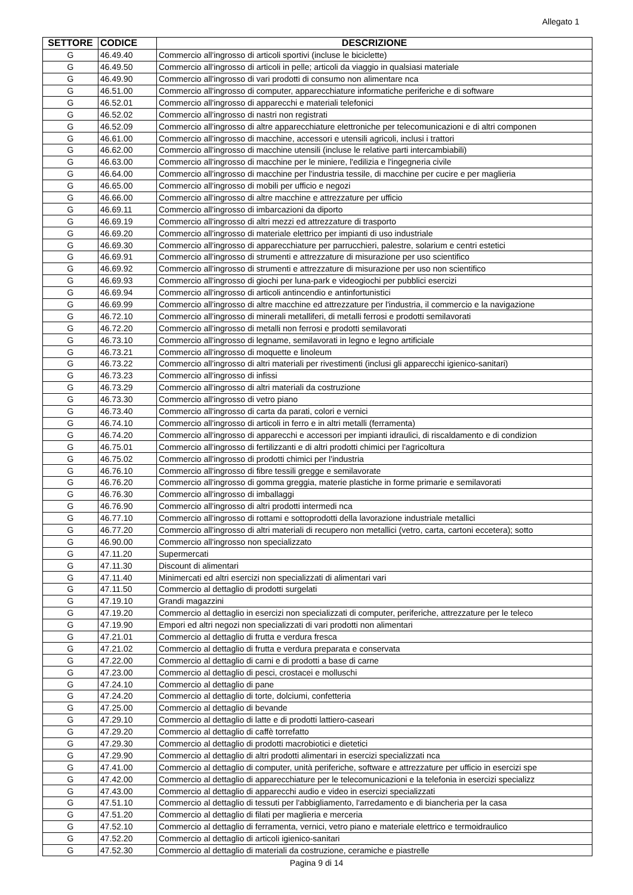Allegato 1
| SETTORE | CODICE | DESCRIZIONE |
| --- | --- | --- |
| G | 46.49.40 | Commercio all'ingrosso di articoli sportivi (incluse le biciclette) |
| G | 46.49.50 | Commercio all'ingrosso di articoli in pelle; articoli da viaggio in qualsiasi materiale |
| G | 46.49.90 | Commercio all'ingrosso di vari prodotti di consumo non alimentare nca |
| G | 46.51.00 | Commercio all'ingrosso di computer, apparecchiature informatiche periferiche e di software |
| G | 46.52.01 | Commercio all'ingrosso di apparecchi e materiali telefonici |
| G | 46.52.02 | Commercio all'ingrosso di nastri non registrati |
| G | 46.52.09 | Commercio all'ingrosso di altre apparecchiature elettroniche per telecomunicazioni e di altri componen |
| G | 46.61.00 | Commercio all'ingrosso di macchine, accessori e utensili agricoli, inclusi i trattori |
| G | 46.62.00 | Commercio all'ingrosso di macchine utensili (incluse le relative parti intercambiabili) |
| G | 46.63.00 | Commercio all'ingrosso di macchine per le miniere, l'edilizia e l'ingegneria civile |
| G | 46.64.00 | Commercio all'ingrosso di macchine per l'industria tessile, di macchine per cucire e per maglieria |
| G | 46.65.00 | Commercio all'ingrosso di mobili per ufficio e negozi |
| G | 46.66.00 | Commercio all'ingrosso di altre macchine e attrezzature per ufficio |
| G | 46.69.11 | Commercio all'ingrosso di imbarcazioni da diporto |
| G | 46.69.19 | Commercio all'ingrosso di altri mezzi ed attrezzature di trasporto |
| G | 46.69.20 | Commercio all'ingrosso di materiale elettrico per impianti di uso industriale |
| G | 46.69.30 | Commercio all'ingrosso di apparecchiature per parrucchieri, palestre, solarium e centri estetici |
| G | 46.69.91 | Commercio all'ingrosso di strumenti e attrezzature di misurazione per uso scientifico |
| G | 46.69.92 | Commercio all'ingrosso di strumenti e attrezzature di misurazione per uso non scientifico |
| G | 46.69.93 | Commercio all'ingrosso di giochi per luna-park e videogiochi per pubblici esercizi |
| G | 46.69.94 | Commercio all'ingrosso di articoli antincendio e antinfortunistici |
| G | 46.69.99 | Commercio all'ingrosso di altre macchine ed attrezzature per l'industria, il commercio e la navigazione |
| G | 46.72.10 | Commercio all'ingrosso di minerali metalliferi, di metalli ferrosi e prodotti semilavorati |
| G | 46.72.20 | Commercio all'ingrosso di metalli non ferrosi e prodotti semilavorati |
| G | 46.73.10 | Commercio all'ingrosso di legname, semilavorati in legno e legno artificiale |
| G | 46.73.21 | Commercio all'ingrosso di moquette e linoleum |
| G | 46.73.22 | Commercio all'ingrosso di altri materiali per rivestimenti (inclusi gli apparecchi igienico-sanitari) |
| G | 46.73.23 | Commercio all'ingrosso di infissi |
| G | 46.73.29 | Commercio all'ingrosso di altri materiali da costruzione |
| G | 46.73.30 | Commercio all'ingrosso di vetro piano |
| G | 46.73.40 | Commercio all'ingrosso di carta da parati, colori e vernici |
| G | 46.74.10 | Commercio all'ingrosso di articoli in ferro e in altri metalli (ferramenta) |
| G | 46.74.20 | Commercio all'ingrosso di apparecchi e accessori per impianti idraulici, di riscaldamento e di condizion |
| G | 46.75.01 | Commercio all'ingrosso di fertilizzanti e di altri prodotti chimici per l'agricoltura |
| G | 46.75.02 | Commercio all'ingrosso di prodotti chimici per l'industria |
| G | 46.76.10 | Commercio all'ingrosso di fibre tessili gregge e semilavorate |
| G | 46.76.20 | Commercio all'ingrosso di gomma greggia, materie plastiche in forme primarie e semilavorati |
| G | 46.76.30 | Commercio all'ingrosso di imballaggi |
| G | 46.76.90 | Commercio all'ingrosso di altri prodotti intermedi nca |
| G | 46.77.10 | Commercio all'ingrosso di rottami e sottoprodotti della lavorazione industriale metallici |
| G | 46.77.20 | Commercio all'ingrosso di altri materiali di recupero non metallici (vetro, carta, cartoni eccetera); sotto |
| G | 46.90.00 | Commercio all'ingrosso non specializzato |
| G | 47.11.20 | Supermercati |
| G | 47.11.30 | Discount di alimentari |
| G | 47.11.40 | Minimercati ed altri esercizi non specializzati di alimentari vari |
| G | 47.11.50 | Commercio al dettaglio di prodotti surgelati |
| G | 47.19.10 | Grandi magazzini |
| G | 47.19.20 | Commercio al dettaglio in esercizi non specializzati di computer, periferiche, attrezzature per le teleco |
| G | 47.19.90 | Empori ed altri negozi non specializzati di vari prodotti non alimentari |
| G | 47.21.01 | Commercio al dettaglio di frutta e verdura fresca |
| G | 47.21.02 | Commercio al dettaglio di frutta e verdura preparata e conservata |
| G | 47.22.00 | Commercio al dettaglio di carni e di prodotti a base di carne |
| G | 47.23.00 | Commercio al dettaglio di pesci, crostacei e molluschi |
| G | 47.24.10 | Commercio al dettaglio di pane |
| G | 47.24.20 | Commercio al dettaglio di torte, dolciumi, confetteria |
| G | 47.25.00 | Commercio al dettaglio di bevande |
| G | 47.29.10 | Commercio al dettaglio di latte e di prodotti lattiero-caseari |
| G | 47.29.20 | Commercio al dettaglio di caffè torrefatto |
| G | 47.29.30 | Commercio al dettaglio di prodotti macrobiotici e dietetici |
| G | 47.29.90 | Commercio al dettaglio di altri prodotti alimentari in esercizi specializzati nca |
| G | 47.41.00 | Commercio al dettaglio di computer, unità periferiche, software e attrezzature per ufficio in esercizi spe |
| G | 47.42.00 | Commercio al dettaglio di apparecchiature per le telecomunicazioni e la telefonia in esercizi specializz |
| G | 47.43.00 | Commercio al dettaglio di apparecchi audio e video in esercizi specializzati |
| G | 47.51.10 | Commercio al dettaglio di tessuti per l'abbigliamento, l'arredamento e di biancheria per la casa |
| G | 47.51.20 | Commercio al dettaglio di filati per maglieria e merceria |
| G | 47.52.10 | Commercio al dettaglio di ferramenta, vernici, vetro piano e materiale elettrico e termoidraulico |
| G | 47.52.20 | Commercio al dettaglio di articoli igienico-sanitari |
| G | 47.52.30 | Commercio al dettaglio di materiali da costruzione, ceramiche e piastrelle |
Pagina 9 di 14